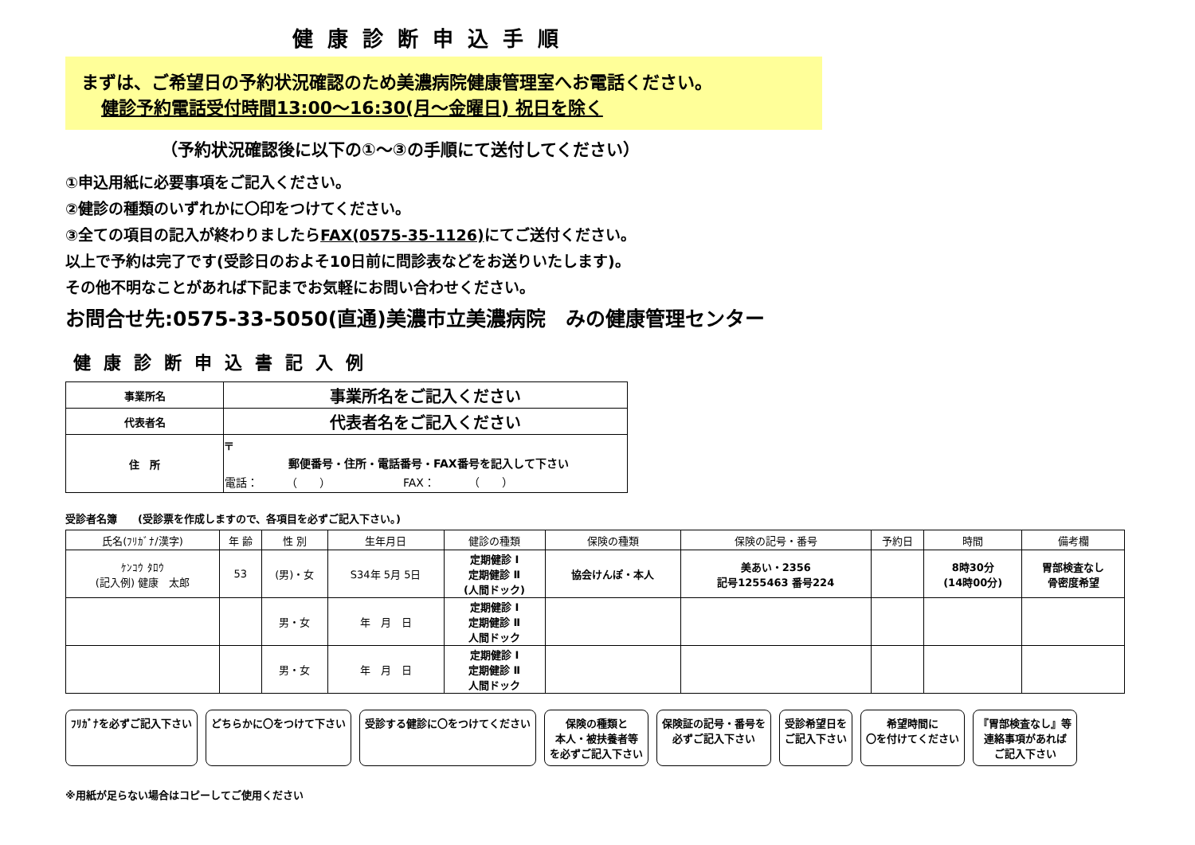健康診断申込手順
まずは、ご希望日の予約状況確認のため美濃病院健康管理室へお電話ください。
健診予約電話受付時間13:00～16:30(月～金曜日) 祝日を除く
（予約状況確認後に以下の①～③の手順にて送付してください）
①申込用紙に必要事項をご記入ください。
②健診の種類のいずれかに〇印をつけてください。
③全ての項目の記入が終わりましたらFAX(0575-35-1126) にてご送付ください。
以上で予約は完了です(受診日のおよそ10日前に問診表などをお送りいたします)。
その他不明なことがあれば下記までお気軽にお問い合わせください。
お問合せ先:0575-33-5050(直通)美濃市立美濃病院　みの健康管理センター
健康診断申込書記入例
| 事業所名 | 事業所名をご記入ください |
| 代表者名 | 代表者名をご記入ください |
| 住 所 | 〒 郵便番号・住所・電話番号・FAX番号を記入して下さい 電話： （ ） FAX： （ ） |
受診者名簿　　(受診票を作成しますので、各項目を必ずご記入下さい。)
| 氏名(ﾌﾘｶﾞﾅ/漢字) | 年 齢 | 性 別 | 生年月日 | 健診の種類 | 保険の種類 | 保険の記号・番号 | 予約日 | 時間 | 備考欄 |
| --- | --- | --- | --- | --- | --- | --- | --- | --- | --- |
| ｹﾝｺｳ ﾀﾛｳ (記入例) 健康 太郎 | 53 | (男)・女 | S34年 5月 5日 | 定期健診 Ⅰ 定期健診 Ⅱ (人間ドック) | 協会けんぽ・本人 | 美あい・2356 記号1255463 番号224 | | 8時30分 (14時00分) | 胃部検査なし 骨密度希望 |
| | | 男・女 | 年 月 日 | 定期健診 Ⅰ 定期健診 Ⅱ 人間ドック | | | | | |
| | | 男・女 | 年 月 日 | 定期健診 Ⅰ 定期健診 Ⅱ 人間ドック | | | | | |
ﾌﾘｶﾞﾅを必ずご記入下さい
どちらかに〇をつけて下さい
受診する健診に〇をつけてください
保険の種類と
本人・被扶養者等
を必ずご記入下さい
保険証の記号・番号を
必ずご記入下さい
受診希望日を
ご記入下さい
希望時間に
〇を付けてください
『胃部検査なし』等
連絡事項があれば
ご記入下さい
※用紙が足らない場合はコピーしてご使用ください